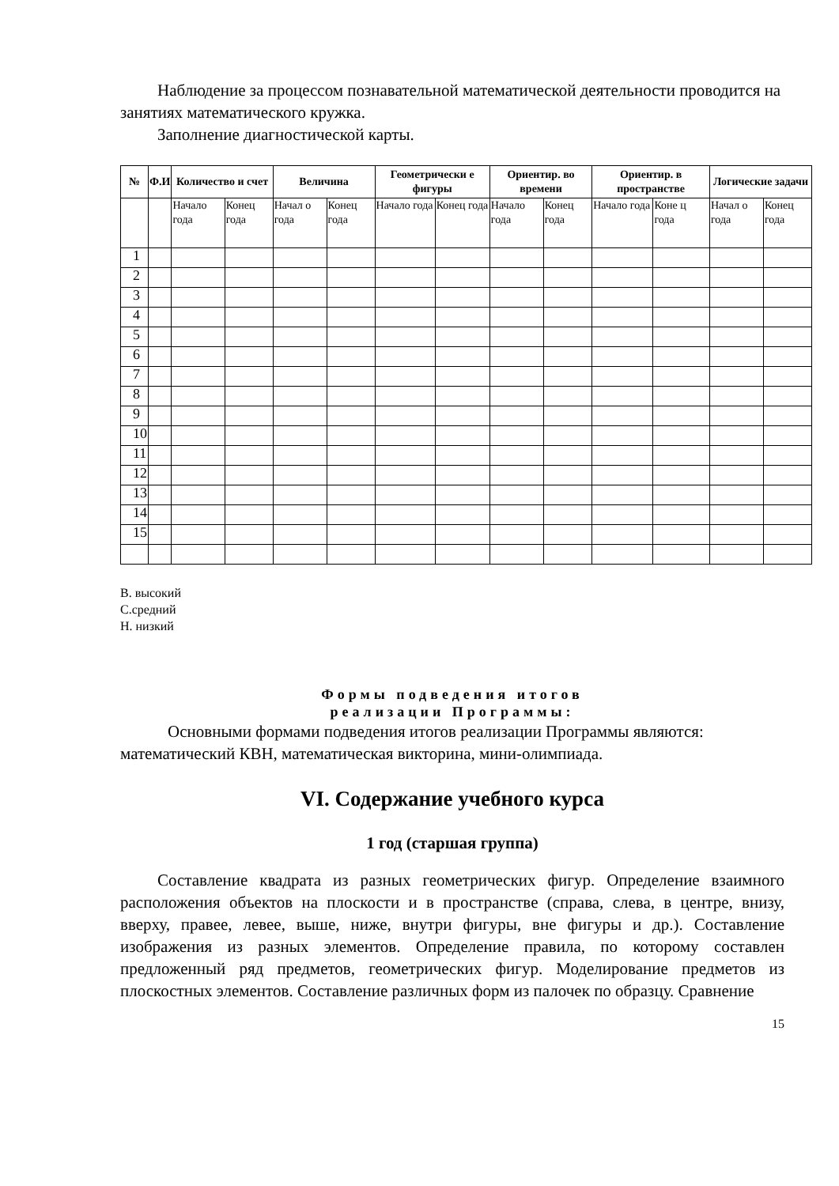Наблюдение за процессом познавательной математической деятельности проводится на занятиях математического кружка.
Заполнение диагностической карты.
| № | Ф.И | Количество и счет | | Величина | | Геометрически е фигуры | | Ориентир. во времени | | Ориентир. в пространстве | | Логические задачи | |
| --- | --- | --- | --- | --- | --- | --- | --- | --- | --- | --- | --- | --- | --- |
| | | Начало года | Конец года | Начал о года | Конец года | Начало года | Конец года | Начало года | Конец года | Начало года | Коне ц года | Начал о года | Конец года |
| 1 | | | | | | | | | | | | | |
| 2 | | | | | | | | | | | | | |
| 3 | | | | | | | | | | | | | |
| 4 | | | | | | | | | | | | | |
| 5 | | | | | | | | | | | | | |
| 6 | | | | | | | | | | | | | |
| 7 | | | | | | | | | | | | | |
| 8 | | | | | | | | | | | | | |
| 9 | | | | | | | | | | | | | |
| 10 | | | | | | | | | | | | | |
| 11 | | | | | | | | | | | | | |
| 12 | | | | | | | | | | | | | |
| 13 | | | | | | | | | | | | | |
| 14 | | | | | | | | | | | | | |
| 15 | | | | | | | | | | | | | |
В. высокий
С.средний
Н. низкий
Формы подведения итогов
реализации Программы:
Основными формами подведения итогов реализации Программы являются: математический КВН, математическая викторина, мини-олимпиада.
VI. Содержание учебного курса
1 год (старшая группа)
Составление квадрата из разных геометрических фигур. Определение взаимного расположения объектов на плоскости и в пространстве (справа, слева, в центре, внизу, вверху, правее, левее, выше, ниже, внутри фигуры, вне фигуры и др.). Составление изображения из разных элементов. Определение правила, по которому составлен предложенный ряд предметов, геометрических фигур. Моделирование предметов из плоскостных элементов. Составление различных форм из палочек по образцу. Сравнение
15